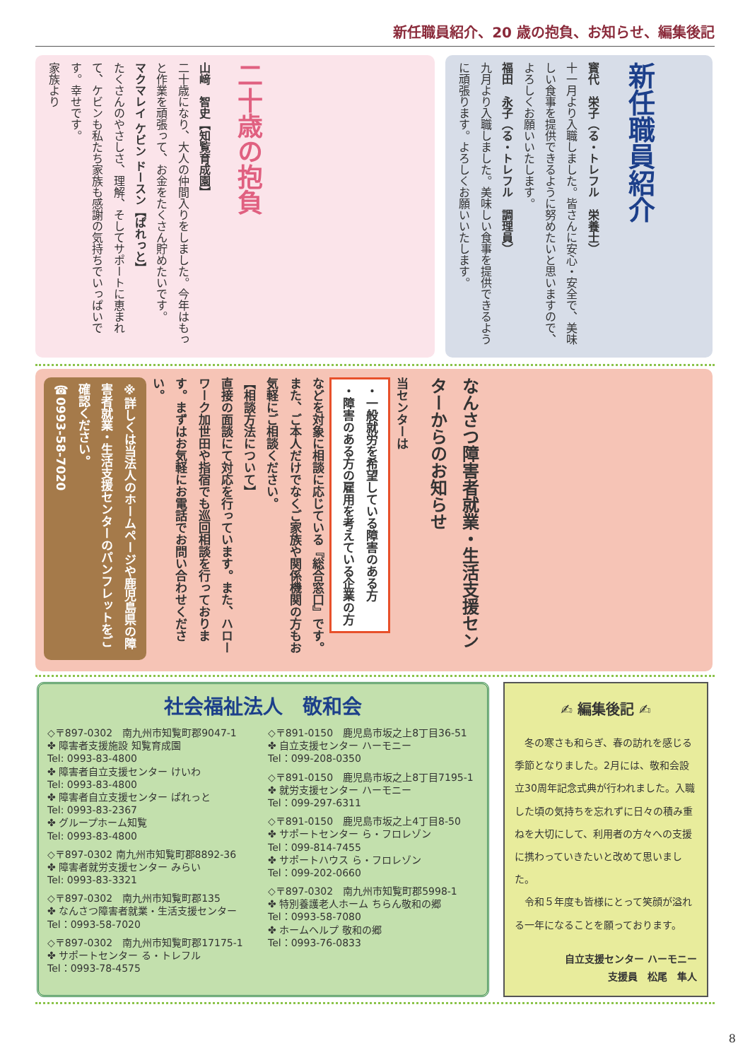新任職員紹介、20 歳の抱負、お知らせ、編集後記
新任職員紹介
寳代　栄子（る・トレフル　栄養士）
十一月より入職しました。皆さんに安心・安全で、美味しい食事を提供できるように努めたいと思いますので、よろしくお願いいたします。
福田　永子（る・トレフル　調理員）
九月より入職しました。美味しい食事を提供できるように頑張ります。よろしくお願いいたします。
二十歳の抱負
山﨑　智史【知覧育成園】
二十歳になり、大人の仲間入りをしました。今年はもっと作業を頑張って、お金をたくさん貯めたいです。
マクマレイ ケビン ドースン【ぱれっと】
たくさんのやさしさ、理解、そしてサポートに恵まれて、ケビンも私たち家族も感謝の気持ちでいっぱいです。幸せです。
家族より
なんさつ障害者就業・生活支援センターからのお知らせ
当センターは
・一般就労を希望している障害のある方
・障害のある方の雇用を考えている企業の方
などを対象に相談に応じている『総合窓口』です。また、ご本人だけでなくご家族や関係機関の方もお気軽にご相談ください。
【相談方法について】
直接の面談にて対応を行っています。また、ハローワーク加世田や指宿でも巡回相談を行っております。まずはお気軽にお電話でお問い合わせください。
※詳しくは当法人のホームページや鹿児島県の障害者就業・生活支援センターのパンフレットをご確認ください。
☎0993-58-7020
社会福祉法人　敬和会
◇〒897-0302　南九州市知覧町郡9047-1
✤ 障害者支援施設 知覧育成園
Tel: 0993-83-4800
✤ 障害者自立支援センター けいわ
Tel: 0993-83-4800
✤ 障害者自立支援センター ぱれっと
Tel: 0993-83-2367
✤ グループホーム知覧
Tel: 0993-83-4800
◇〒897-0302 南九州市知覧町郡8892-36
✤ 障害者就労支援センター みらい
Tel: 0993-83-3321
◇〒897-0302　南九州市知覧町郡135
✤ なんさつ障害者就業・生活支援センター
Tel：0993-58-7020
◇〒897-0302　南九州市知覧町郡17175-1
✤ サポートセンター る・トレフル
Tel：0993-78-4575
◇〒891-0150　鹿児島市坂之上8丁目36-51
✤ 自立支援センター ハーモニー
Tel：099-208-0350
◇〒891-0150　鹿児島市坂之上8丁目7195-1
✤ 就労支援センター ハーモニー
Tel：099-297-6311
◇〒891-0150　鹿児島市坂之上4丁目8-50
✤ サポートセンター ら・フロレゾン
Tel：099-814-7455
✤ サポートハウス ら・フロレゾン
Tel：099-202-0660
◇〒897-0302　南九州市知覧町郡5998-1
✤ 特別養護老人ホーム ちらん敬和の郷
Tel：0993-58-7080
✤ ホームヘルプ 敬和の郷
Tel：0993-76-0833
✍ 編集後記 ✍
　冬の寒さも和らぎ、春の訪れを感じる季節となりました。2月には、敬和会設立30周年記念式典が行われました。入職した頃の気持ちを忘れずに日々の積み重ねを大切にして、利用者の方々への支援に携わっていきたいと改めて思いました。
　令和５年度も皆様にとって笑顔が溢れる一年になることを願っております。
自立支援センター ハーモニー
支援員　松尾　隼人
8